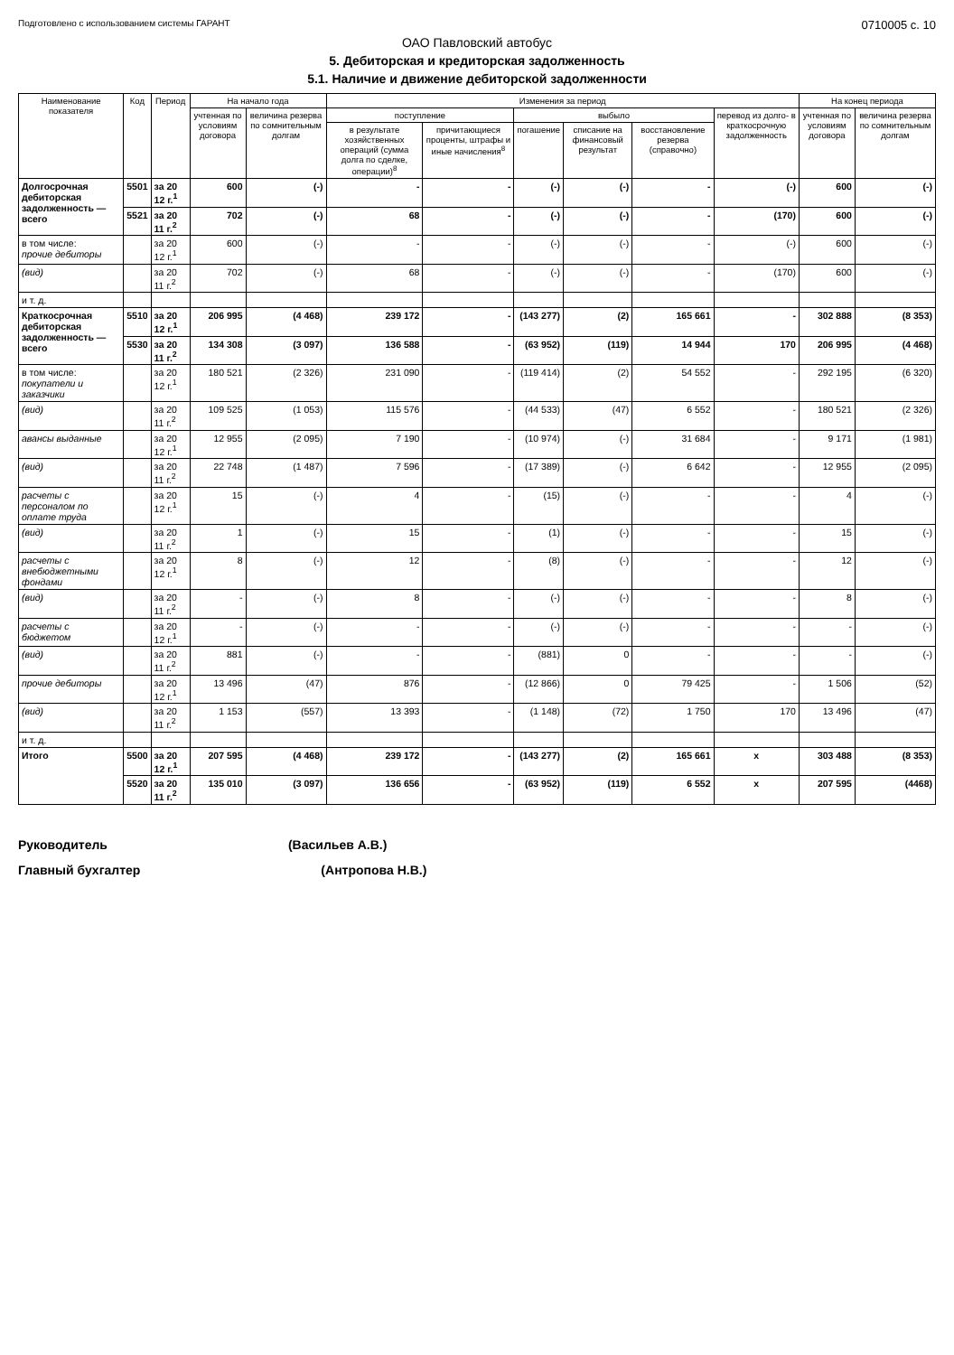Подготовлено с использованием системы ГАРАНТ 0710005 с. 10
ОАО Павловский автобус
5. Дебиторская и кредиторская задолженность
5.1. Наличие и движение дебиторской задолженности
| Наименование показателя | Код | Период | На начало года | | Изменения за период | | | | | | На конец периода | |
| --- | --- | --- | --- | --- | --- | --- | --- | --- | --- | --- | --- | --- |
| | | | учтенная по условиям договора | величина резерва по сомнительным долгам | поступление | | выбыло | | | перевод из долго- в краткосрочную задолженность | учтенная по условиям договора | величина резерва по сомнительным долгам |
| | | | | | в результате хозяйственных операций (сумма долга по сделке, операции)<sup>8</sup> | причитающиеся проценты, штрафы и иные начисления<sup>8</sup> | погашение | списание на финансовый результат | восстановление резерва (справочно) | | | |
| Долгосрочная дебиторская задолженность — всего | 5501 | за 20 12 г.<sup>1</sup> | 600 | (-) | - | - | (-) | (-) | - | (-) | 600 | (-) |
| | 5521 | за 20 11 г.<sup>2</sup> | 702 | (-) | 68 | - | (-) | (-) | - | (170) | 600 | (-) |
| в том числе: прочие дебиторы | | за 20 12 г.<sup>1</sup> | 600 | (-) | - | - | (-) | (-) | - | (-) | 600 | (-) |
| (вид) | | за 20 11 г.<sup>2</sup> | 702 | (-) | 68 | - | (-) | (-) | - | (170) | 600 | (-) |
| и т. д. | | | | | | | | | | | | |
| Краткосрочная дебиторская задолженность — всего | 5510 | за 20 12 г.<sup>1</sup> | 206 995 | (4 468) | 239 172 | - | (143 277) | (2) | 165 661 | - | 302 888 | (8 353) |
| | 5530 | за 20 11 г.<sup>2</sup> | 134 308 | (3 097) | 136 588 | - | (63 952) | (119) | 14 944 | 170 | 206 995 | (4 468) |
| в том числе: покупатели и заказчики | | за 20 12 г.<sup>1</sup> | 180 521 | (2 326) | 231 090 | - | (119 414) | (2) | 54 552 | - | 292 195 | (6 320) |
| (вид) | | за 20 11 г.<sup>2</sup> | 109 525 | (1 053) | 115 576 | - | (44 533) | (47) | 6 552 | - | 180 521 | (2 326) |
| авансы выданные | | за 20 12 г.<sup>1</sup> | 12 955 | (2 095) | 7 190 | - | (10 974) | (-) | 31 684 | - | 9 171 | (1 981) |
| (вид) | | за 20 11 г.<sup>2</sup> | 22 748 | (1 487) | 7 596 | - | (17 389) | (-) | 6 642 | - | 12 955 | (2 095) |
| расчеты с персоналом по оплате труда | | за 20 12 г.<sup>1</sup> | 15 | (-) | 4 | - | (15) | (-) | - | - | 4 | (-) |
| (вид) | | за 20 11 г.<sup>2</sup> | 1 | (-) | 15 | - | (1) | (-) | - | - | 15 | (-) |
| расчеты с внебюджетными фондами | | за 20 12 г.<sup>1</sup> | 8 | (-) | 12 | - | (8) | (-) | - | - | 12 | (-) |
| (вид) | | за 20 11 г.<sup>2</sup> | - | (-) | 8 | - | (-) | (-) | - | - | 8 | (-) |
| расчеты с бюджетом | | за 20 12 г.<sup>1</sup> | - | (-) | - | - | (-) | (-) | - | - | - | (-) |
| (вид) | | за 20 11 г.<sup>2</sup> | 881 | (-) | - | - | (881) | 0 | - | - | - | (-) |
| прочие дебиторы | | за 20 12 г.<sup>1</sup> | 13 496 | (47) | 876 | - | (12 866) | 0 | 79 425 | - | 1 506 | (52) |
| (вид) | | за 20 11 г.<sup>2</sup> | 1 153 | (557) | 13 393 | - | (1 148) | (72) | 1 750 | 170 | 13 496 | (47) |
| и т. д. | | | | | | | | | | | | |
| Итого | 5500 | за 20 12 г.<sup>1</sup> | 207 595 | (4 468) | 239 172 | - | (143 277) | (2) | 165 661 | x | 303 488 | (8 353) |
| | 5520 | за 20 11 г.<sup>2</sup> | 135 010 | (3 097) | 136 656 | - | (63 952) | (119) | 6 552 | x | 207 595 | (4468) |
Руководитель (Васильев А.В.)
Главный бухгалтер (Антропова Н.В.)